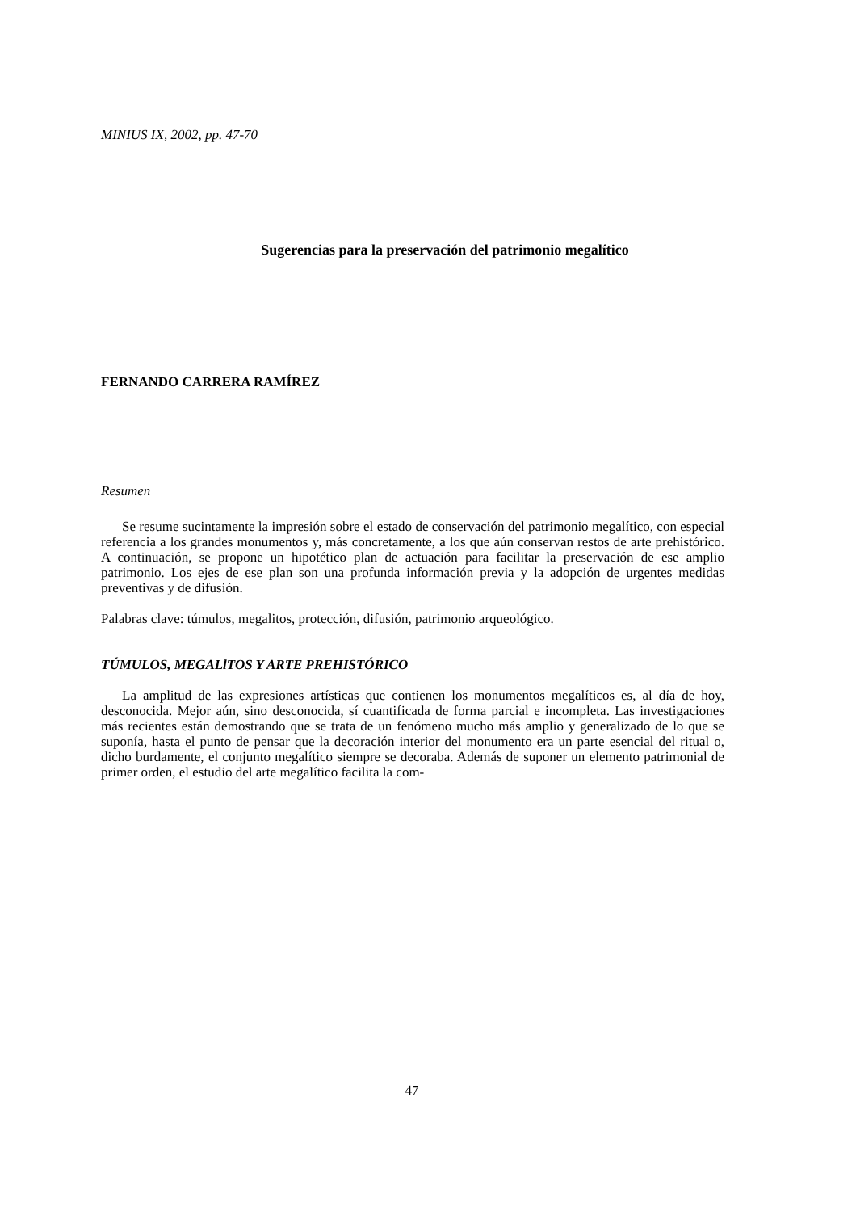MINIUS IX, 2002, pp. 47-70
Sugerencias para la preservación del patrimonio megalítico
FERNANDO CARRERA RAMÍREZ
Resumen
Se resume sucintamente la impresión sobre el estado de conservación del patrimonio megalítico, con especial referencia a los grandes monumentos y, más concretamente, a los que aún conservan restos de arte prehistórico. A continuación, se propone un hipotético plan de actuación para facilitar la preservación de ese amplio patrimonio. Los ejes de ese plan son una profunda información previa y la adopción de urgentes medidas preventivas y de difusión.
Palabras clave: túmulos, megalitos, protección, difusión, patrimonio arqueológico.
TÚMULOS, MEGALlTOS Y ARTE PREHISTÓRICO
La amplitud de las expresiones artísticas que contienen los monumentos megalíticos es, al día de hoy, desconocida. Mejor aún, sino desconocida, sí cuantificada de forma parcial e incompleta. Las investigaciones más recientes están demostrando que se trata de un fenómeno mucho más amplio y generalizado de lo que se suponía, hasta el punto de pensar que la decoración interior del monumento era un parte esencial del ritual o, dicho burdamente, el conjunto megalítico siempre se decoraba. Además de suponer un elemento patrimonial de primer orden, el estudio del arte megalítico facilita la com-
47